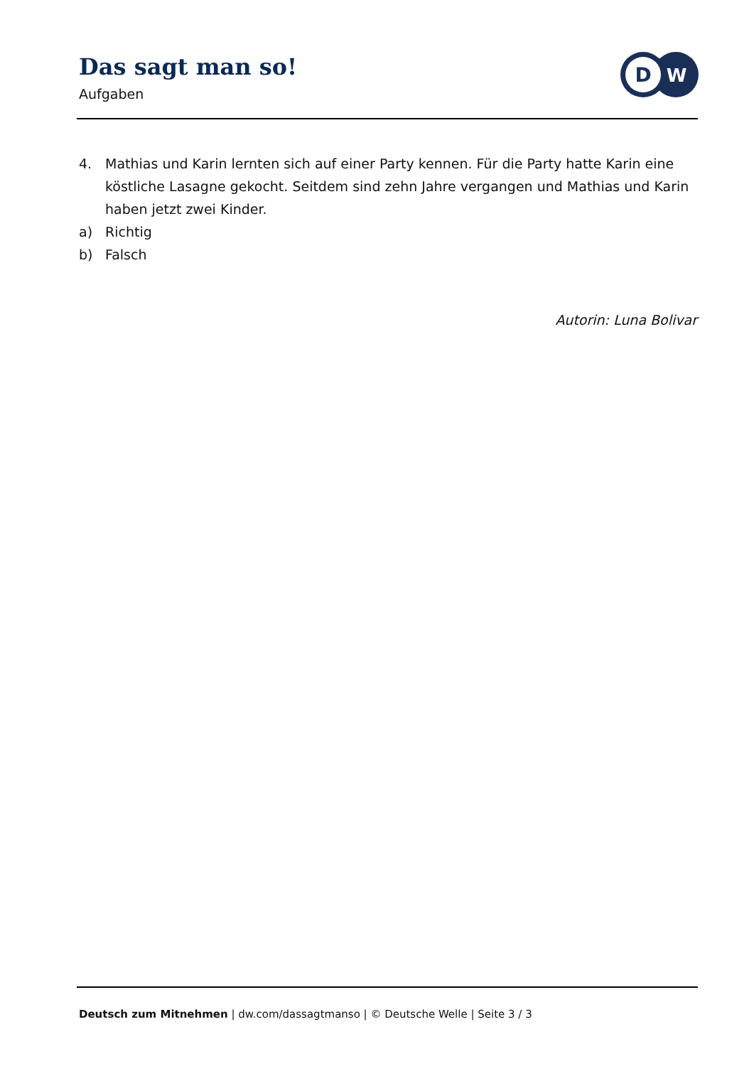Das sagt man so!
Aufgaben
D
W
4. Mathias und Karin lernten sich auf einer Party kennen. Für die Party hatte Karin eine köstliche Lasagne gekocht. Seitdem sind zehn Jahre vergangen und Mathias und Karin haben jetzt zwei Kinder.
a) Richtig
b) Falsch
Autorin: Luna Bolivar
Deutsch zum Mitnehmen | dw.com/dassagtmanso | © Deutsche Welle | Seite 3 / 3